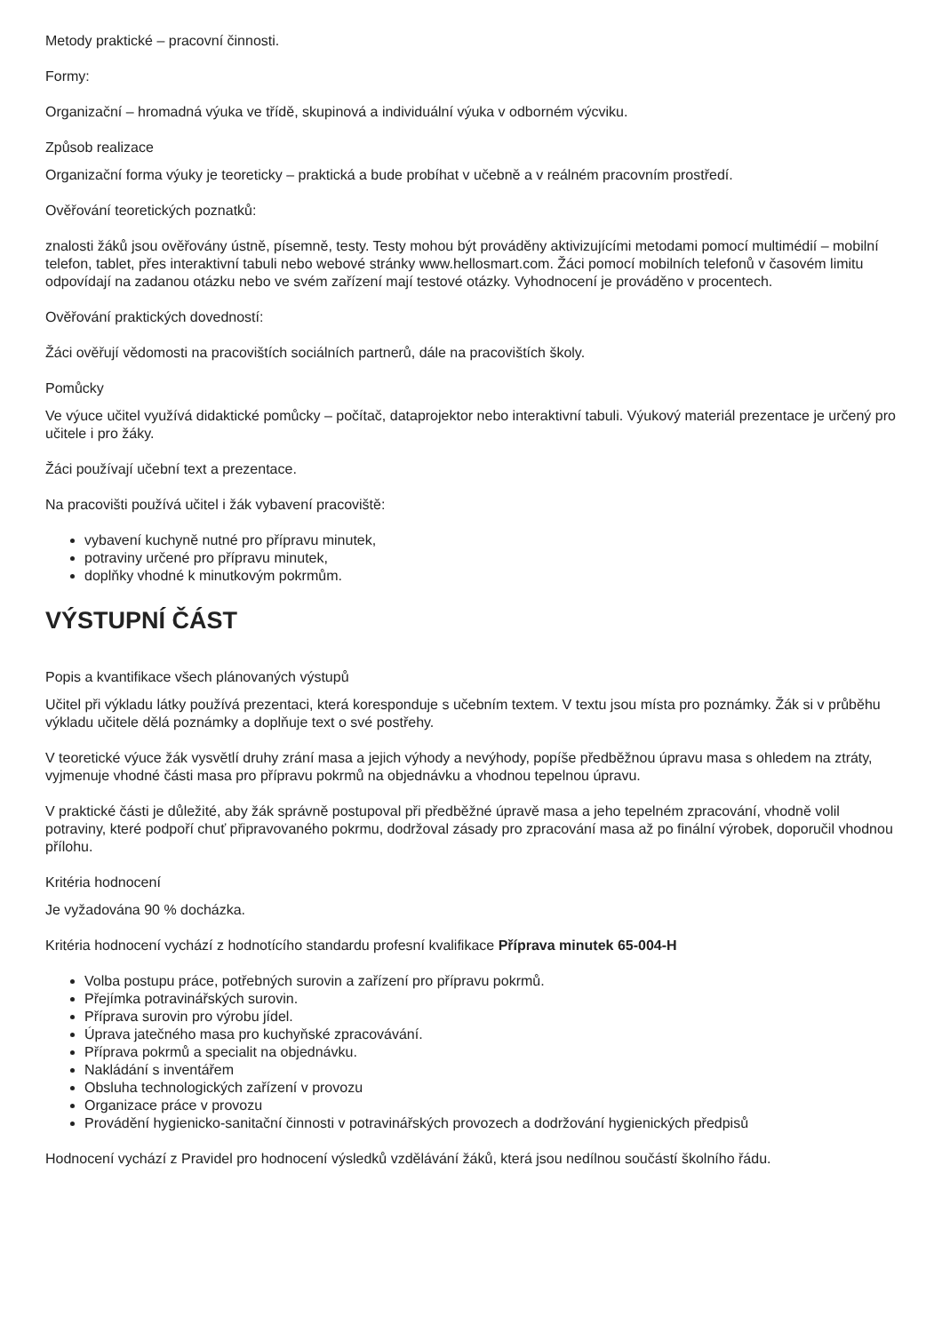Metody praktické – pracovní činnosti.
Formy:
Organizační – hromadná výuka ve třídě, skupinová a individuální výuka v odborném výcviku.
Způsob realizace
Organizační forma výuky je teoreticky – praktická a bude probíhat v učebně a v reálném pracovním prostředí.
Ověřování teoretických poznatků:
znalosti žáků jsou ověřovány ústně, písemně, testy. Testy mohou být prováděny aktivizujícími metodami pomocí multimédií – mobilní telefon, tablet, přes interaktivní tabuli nebo webové stránky www.hellosmart.com. Žáci pomocí mobilních telefonů v časovém limitu odpovídají na zadanou otázku nebo ve svém zařízení mají testové otázky. Vyhodnocení je prováděno v procentech.
Ověřování praktických dovedností:
Žáci ověřují vědomosti na pracovištích sociálních partnerů, dále na pracovištích školy.
Pomůcky
Ve výuce učitel využívá didaktické pomůcky – počítač, dataprojektor nebo interaktivní tabuli. Výukový materiál prezentace je určený pro učitele i pro žáky.
Žáci používají učební text a prezentace.
Na pracovišti používá učitel i žák vybavení pracoviště:
vybavení kuchyně nutné pro přípravu minutek,
potraviny určené pro přípravu minutek,
doplňky vhodné k minutkovým pokrmům.
VÝSTUPNÍ ČÁST
Popis a kvantifikace všech plánovaných výstupů
Učitel při výkladu látky používá prezentaci, která koresponduje s učebním textem. V textu jsou místa pro poznámky. Žák si v průběhu výkladu učitele dělá poznámky a doplňuje text o své postřehy.
V teoretické výuce žák vysvětlí druhy zrání masa a jejich výhody a nevýhody, popíše předběžnou úpravu masa s ohledem na ztráty, vyjmenuje vhodné části masa pro přípravu pokrmů na objednávku a vhodnou tepelnou úpravu.
V praktické části je důležité, aby žák správně postupoval při předběžné úpravě masa a jeho tepelném zpracování, vhodně volil potraviny, které podpoří chuť připravovaného pokrmu, dodržoval zásady pro zpracování masa až po finální výrobek, doporučil vhodnou přílohu.
Kritéria hodnocení
Je vyžadována 90 % docházka.
Kritéria hodnocení vychází z hodnotícího standardu profesní kvalifikace Příprava minutek 65-004-H
Volba postupu práce, potřebných surovin a zařízení pro přípravu pokrmů.
Přejímka potravinářských surovin.
Příprava surovin pro výrobu jídel.
Úprava jatečného masa pro kuchyňské zpracovávání.
Příprava pokrmů a specialit na objednávku.
Nakládání s inventářem
Obsluha technologických zařízení v provozu
Organizace práce v provozu
Provádění hygienicko-sanitační činnosti v potravinářských provozech a dodržování hygienických předpisů
Hodnocení vychází z Pravidel pro hodnocení výsledků vzdělávání žáků, která jsou nedílnou součástí školního řádu.